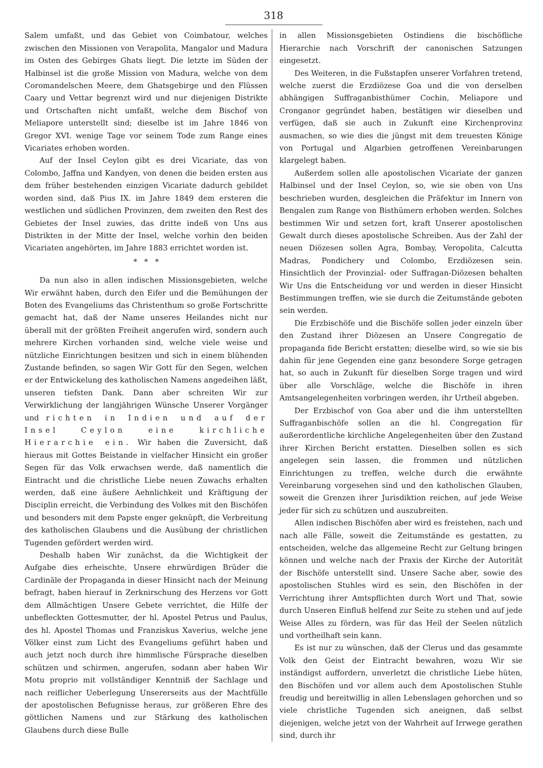318
Salem umfaßt, und das Gebiet von Coimbatour, welches zwischen den Missionen von Verapolita, Mangalor und Madura im Osten des Gebirges Ghats liegt. Die letzte im Süden der Halbinsel ist die große Mission von Madura, welche von dem Coromandelschen Meere, dem Ghatsgebirge und den Flüssen Caary und Vettar begrenzt wird und nur diejenigen Distrikte und Ortschaften nicht umfaßt, welche dem Bischof von Meliapore unterstellt sind; dieselbe ist im Jahre 1846 von Gregor XVI. wenige Tage vor seinem Tode zum Range eines Vicariates erhoben worden.
Auf der Insel Ceylon gibt es drei Vicariate, das von Colombo, Jaffna und Kandyen, von denen die beiden ersten aus dem früher bestehenden einzigen Vicariate dadurch gebildet worden sind, daß Pius IX. im Jahre 1849 dem ersteren die westlichen und südlichen Provinzen, dem zweiten den Rest des Gebietes der Insel zuwies, das dritte indeß von Uns aus Distrikten in der Mitte der Insel, welche vorhin den beiden Vicariaten angehörten, im Jahre 1883 errichtet worden ist.
* * *
Da nun also in allen indischen Missionsgebieten, welche Wir erwähnt haben, durch den Eifer und die Bemühungen der Boten des Evangeliums das Christenthum so große Fortschritte gemacht hat, daß der Name unseres Heilandes nicht nur überall mit der größten Freiheit angerufen wird, sondern auch mehrere Kirchen vorhanden sind, welche viele weise und nützliche Einrichtungen besitzen und sich in einem blühenden Zustande befinden, so sagen Wir Gott für den Segen, welchen er der Entwickelung des katholischen Namens angedeihen läßt, unseren tiefsten Dank. Dann aber schreiten Wir zur Verwirklichung der langjährigen Wünsche Unserer Vorgänger und richten in Indien und auf der Insel Ceylon eine kirchliche Hierarchie ein. Wir haben die Zuversicht, daß hieraus mit Gottes Beistande in vielfacher Hinsicht ein großer Segen für das Volk erwachsen werde, daß namentlich die Eintracht und die christliche Liebe neuen Zuwachs erhalten werden, daß eine äußere Aehnlichkeit und Kräftigung der Disciplin erreicht, die Verbindung des Volkes mit den Bischöfen und besonders mit dem Papste enger geknüpft, die Verbreitung des katholischen Glaubens und die Ausübung der christlichen Tugenden gefördert werden wird.
Deshalb haben Wir zunächst, da die Wichtigkeit der Aufgabe dies erheischte, Unsere ehrwürdigen Brüder die Cardinäle der Propaganda in dieser Hinsicht nach der Meinung befragt, haben hierauf in Zerknirschung des Herzens vor Gott dem Allmächtigen Unsere Gebete verrichtet, die Hilfe der unbefleckten Gottesmutter, der hl. Apostel Petrus und Paulus, des hl. Apostel Thomas und Franziskus Xaverius, welche jene Völker einst zum Licht des Evangeliums geführt haben und auch jetzt noch durch ihre himmlische Fürsprache dieselben schützen und schirmen, angerufen, sodann aber haben Wir Motu proprio mit vollständiger Kenntniß der Sachlage und nach reiflicher Ueberlegung Unsererseits aus der Machtfülle der apostolischen Befugnisse heraus, zur größeren Ehre des göttlichen Namens und zur Stärkung des katholischen Glaubens durch diese Bulle
in allen Missionsgebieten Ostindiens die bischöfliche Hierarchie nach Vorschrift der canonischen Satzungen eingesetzt.
Des Weiteren, in die Fußstapfen unserer Vorfahren tretend, welche zuerst die Erzdiözese Goa und die von derselben abhängigen Suffraganbisthümer Cochin, Meliapore und Cronganor gegründet haben, bestätigen wir dieselben und verfügen, daß sie auch in Zukunft eine Kirchenprovinz ausmachen, so wie dies die jüngst mit dem treuesten Könige von Portugal und Algarbien getroffenen Vereinbarungen klargelegt haben.
Außerdem sollen alle apostolischen Vicariate der ganzen Halbinsel und der Insel Ceylon, so, wie sie oben von Uns beschrieben wurden, desgleichen die Präfektur im Innern von Bengalen zum Range von Bisthümern erhoben werden. Solches bestimmen Wir und setzen fort, kraft Unserer apostolischen Gewalt durch dieses apostolische Schreiben. Aus der Zahl der neuen Diözesen sollen Agra, Bombay, Veropolita, Calcutta Madras, Pondichery und Colombo, Erzdiözesen sein. Hinsichtlich der Provinzial- oder Suffragan-Diözesen behalten Wir Uns die Entscheidung vor und werden in dieser Hinsicht Bestimmungen treffen, wie sie durch die Zeitumstände geboten sein werden.
Die Erzbischöfe und die Bischöfe sollen jeder einzeln über den Zustand ihrer Diözesen an Unsere Congregatio de propaganda fide Bericht erstatten; dieselbe wird, so wie sie bis dahin für jene Gegenden eine ganz besondere Sorge getragen hat, so auch in Zukunft für dieselben Sorge tragen und wird über alle Vorschläge, welche die Bischöfe in ihren Amtsangelegenheiten vorbringen werden, ihr Urtheil abgeben.
Der Erzbischof von Goa aber und die ihm unterstellten Suffraganbischöfe sollen an die hl. Congregation für außerordentliche kirchliche Angelegenheiten über den Zustand ihrer Kirchen Bericht erstatten. Dieselben sollen es sich angelegen sein lassen, die frommen und nützlichen Einrichtungen zu treffen, welche durch die erwähnte Vereinbarung vorgesehen sind und den katholischen Glauben, soweit die Grenzen ihrer Jurisdiktion reichen, auf jede Weise jeder für sich zu schützen und auszubreiten.
Allen indischen Bischöfen aber wird es freistehen, nach und nach alle Fälle, soweit die Zeitumstände es gestatten, zu entscheiden, welche das allgemeine Recht zur Geltung bringen können und welche nach der Praxis der Kirche der Autorität der Bischöfe unterstellt sind. Unsere Sache aber, sowie des apostolischen Stuhles wird es sein, den Bischöfen in der Verrichtung ihrer Amtspflichten durch Wort und That, sowie durch Unseren Einfluß helfend zur Seite zu stehen und auf jede Weise Alles zu fördern, was für das Heil der Seelen nützlich und vortheilhaft sein kann.
Es ist nur zu wünschen, daß der Clerus und das gesammte Volk den Geist der Eintracht bewahren, wozu Wir sie inständigst auffordern, unverletzt die christliche Liebe hüten, den Bischöfen und vor allem auch dem Apostolischen Stuhle freudig und bereitwillig in allen Lebenslagen gehorchen und so viele christliche Tugenden sich aneignen, daß selbst diejenigen, welche jetzt von der Wahrheit auf Irrwege gerathen sind, durch ihr